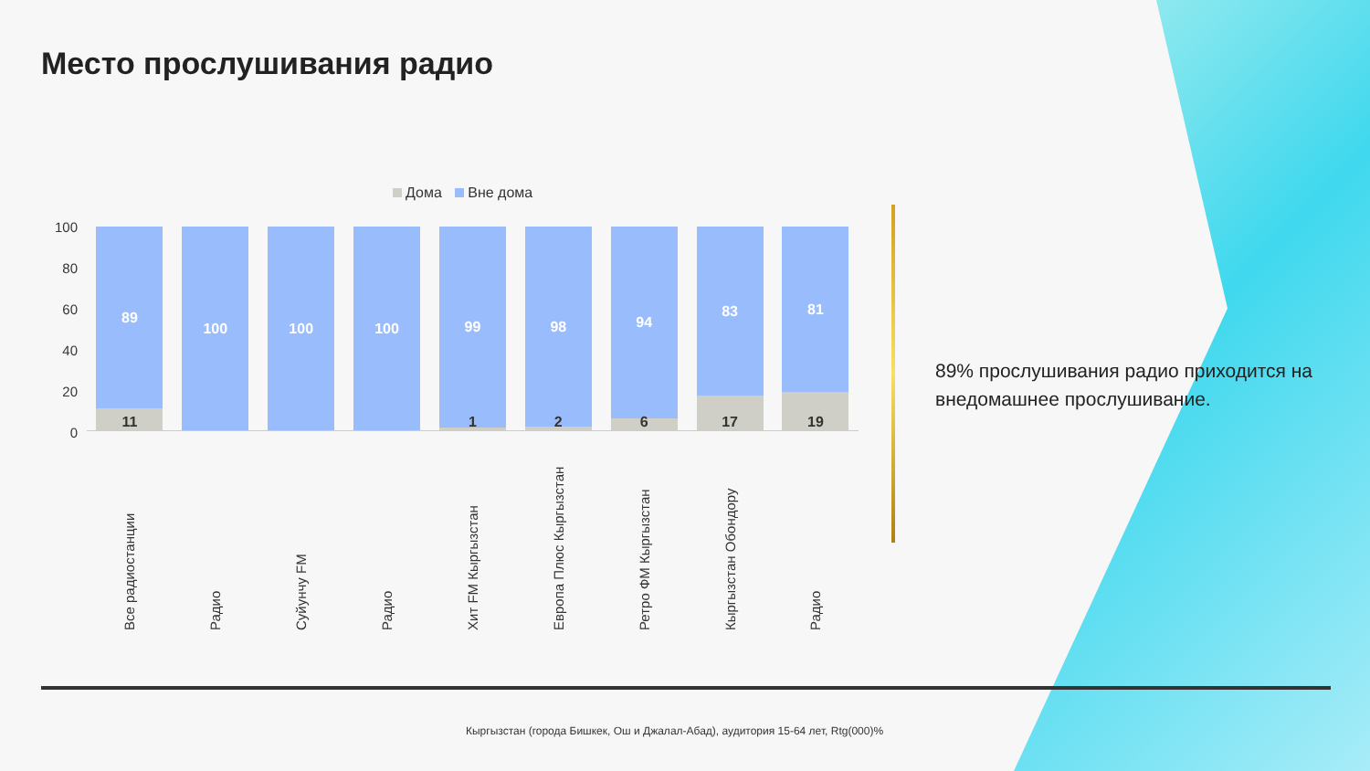Место прослушивания радио
Дома Вне дома
100
80
60
40
20
0
89
11
100
100
100
99
1
98
2
94
6
83
17
81
19
Все радиостанции
Радио
Суйунчу FM
Радио
Хит FM Кыргызстан
Европа Плюс Кыргызстан
Ретро ФМ Кыргызстан
Кыргызстан Обондору
Радио
89% прослушивания радио приходится на внедомашнее прослушивание.
Кыргызстан (города Бишкек, Ош и Джалал-Абад), аудитория 15-64 лет, Rtg(000)%